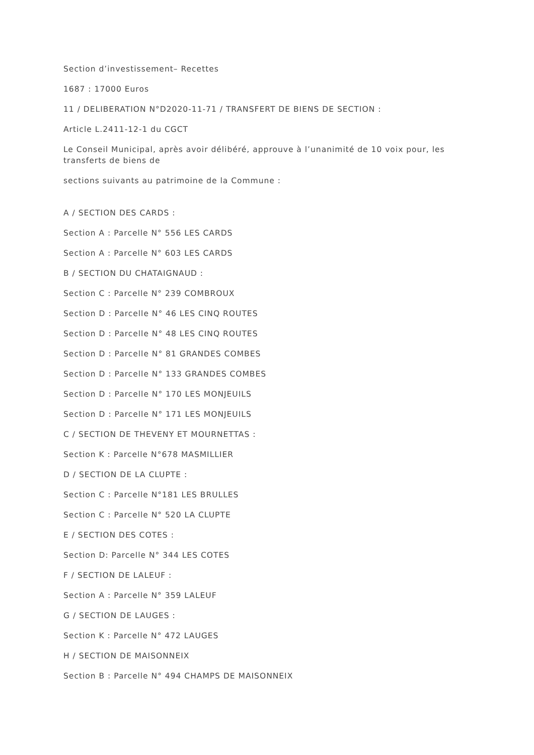Section d’investissement– Recettes
1687 : 17000 Euros
11 / DELIBERATION N°D2020-11-71 / TRANSFERT DE BIENS DE SECTION :
Article L.2411-12-1 du CGCT
Le Conseil Municipal, après avoir délibéré, approuve à l’unanimité de 10 voix pour, les transferts de biens de
sections suivants au patrimoine de la Commune :
A / SECTION DES CARDS :
Section A : Parcelle N° 556 LES CARDS
Section A : Parcelle N° 603 LES CARDS
B / SECTION DU CHATAIGNAUD :
Section C : Parcelle N° 239 COMBROUX
Section D : Parcelle N° 46 LES CINQ ROUTES
Section D : Parcelle N° 48 LES CINQ ROUTES
Section D : Parcelle N° 81 GRANDES COMBES
Section D : Parcelle N° 133 GRANDES COMBES
Section D : Parcelle N° 170 LES MONJEUILS
Section D : Parcelle N° 171 LES MONJEUILS
C / SECTION DE THEVENY ET MOURNETTAS :
Section K : Parcelle N°678 MASMILLIER
D / SECTION DE LA CLUPTE :
Section C : Parcelle N°181 LES BRULLES
Section C : Parcelle N° 520 LA CLUPTE
E / SECTION DES COTES :
Section D: Parcelle N° 344 LES COTES
F / SECTION DE LALEUF :
Section A : Parcelle N° 359 LALEUF
G / SECTION DE LAUGES :
Section K : Parcelle N° 472 LAUGES
H / SECTION DE MAISONNEIX
Section B : Parcelle N° 494 CHAMPS DE MAISONNEIX